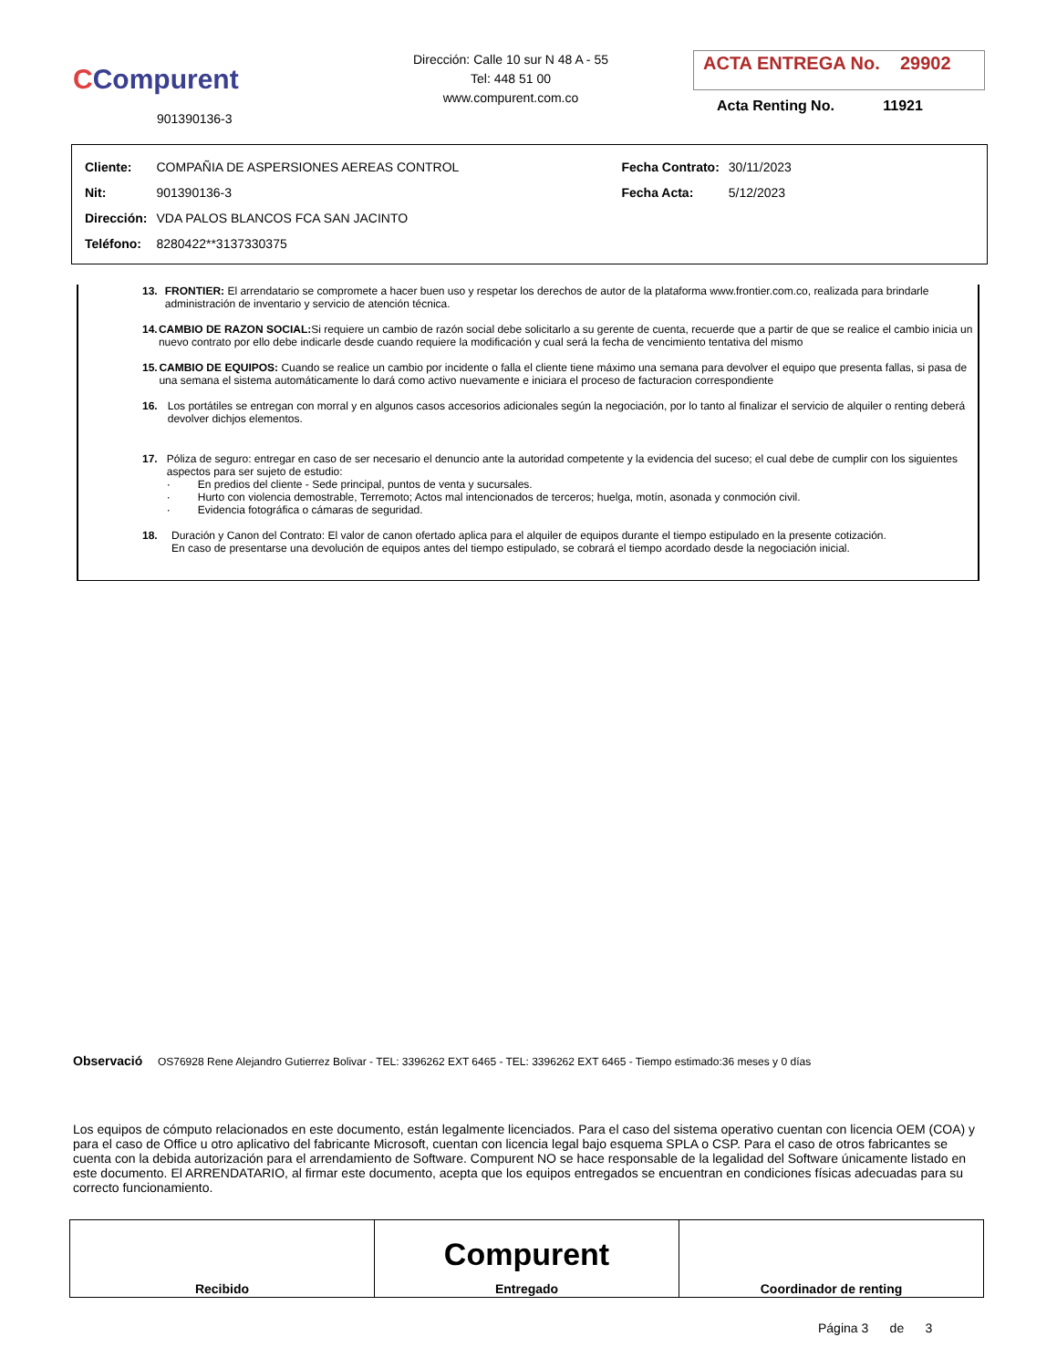CCompurent
901390136-3
Dirección: Calle 10 sur N 48 A - 55
Tel: 448 51 00
www.compurent.com.co
ACTA ENTREGA No. 29902
Acta Renting No. 11921
| Cliente: | COMPAÑIA DE ASPERSIONES AEREAS CONTROL | Fecha Contrato: | 30/11/2023 |
| Nit: | 901390136-3 | Fecha Acta: | 5/12/2023 |
| Dirección: | VDA PALOS BLANCOS FCA SAN JACINTO | | |
| Teléfono: | 8280422**3137330375 | | |
13. FRONTIER: El arrendatario se compromete a hacer buen uso y respetar los derechos de autor de la plataforma www.frontier.com.co, realizada para brindarle administración de inventario y servicio de atención técnica.
14. CAMBIO DE RAZON SOCIAL: Si requiere un cambio de razón social debe solicitarlo a su gerente de cuenta, recuerde que a partir de que se realice el cambio inicia un nuevo contrato por ello debe indicarle desde cuando requiere la modificación y cual será la fecha de vencimiento tentativa del mismo
15. CAMBIO DE EQUIPOS: Cuando se realice un cambio por incidente o falla el cliente tiene máximo una semana para devolver el equipo que presenta fallas, si pasa de una semana el sistema automáticamente lo dará como activo nuevamente e iniciara el proceso de facturacion correspondiente
16. Los portátiles se entregan con morral y en algunos casos accesorios adicionales según la negociación, por lo tanto al finalizar el servicio de alquiler o renting deberá devolver dichjos elementos.
17. Póliza de seguro: entregar en caso de ser necesario el denuncio ante la autoridad competente y la evidencia del suceso; el cual debe de cumplir con los siguientes aspectos para ser sujeto de estudio:
· En predios del cliente - Sede principal, puntos de venta y sucursales.
· Hurto con violencia demostrable, Terremoto; Actos mal intencionados de terceros; huelga, motín, asonada y conmoción civil.
· Evidencia fotográfica o cámaras de seguridad.
18. Duración y Canon del Contrato: El valor de canon ofertado aplica para el alquiler de equipos durante el tiempo estipulado en la presente cotización. En caso de presentarse una devolución de equipos antes del tiempo estipulado, se cobrará el tiempo acordado desde la negociación inicial.
Observació OS76928 Rene Alejandro Gutierrez Bolivar - TEL: 3396262 EXT 6465 - TEL: 3396262 EXT 6465 - Tiempo estimado:36 meses y 0 días
Los equipos de cómputo relacionados en este documento, están legalmente licenciados. Para el caso del sistema operativo cuentan con licencia OEM (COA) y para el caso de Office u otro aplicativo del fabricante Microsoft, cuentan con licencia legal bajo esquema SPLA o CSP. Para el caso de otros fabricantes se cuenta con la debida autorización para el arrendamiento de Software. Compurent NO se hace responsable de la legalidad del Software únicamente listado en este documento. El ARRENDATARIO, al firmar este documento, acepta que los equipos entregados se encuentran en condiciones físicas adecuadas para su correcto funcionamiento.
| Recibido | Compurent Entregado | Coordinador de renting |
Página 3 de 3